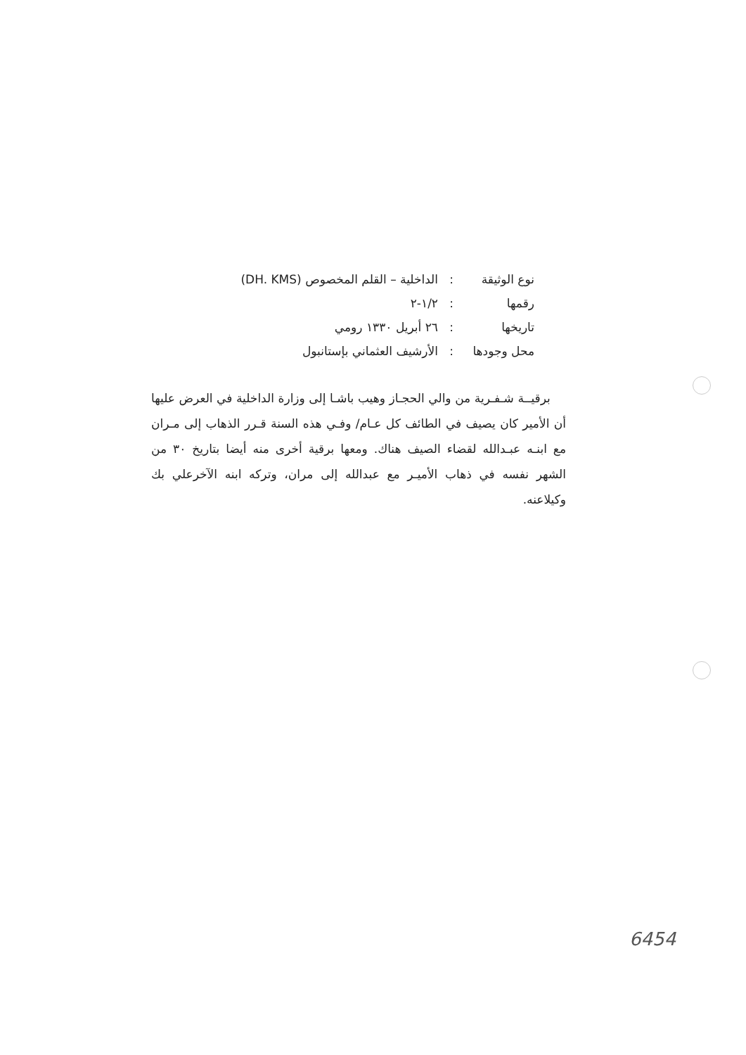نوع الوثيقة: الداخلية – القلم المخصوص (DH. KMS)
رقمها: ١/٢-٢
تاريخها: ٢٦ أبريل ١٣٣٠ رومي
محل وجودها: الأرشيف العثماني بإستانبول
برقيــة شـفـرية من والي الحجـاز وهيب باشـا إلى وزارة الداخلية في العرض عليها أن الأمير كان يصيف في الطائف كل عـام/ وفـي هذه السنة قـرر الذهاب إلى مـران مع ابنـه عبـدالله لقضاء الصيف هناك. ومعها برقية أخرى منه أيضا بتاريخ ٣٠ من الشهر نفسه في ذهاب الأميـر مع عبدالله إلى مران، وتركه ابنه الآخرعلي بك وكيلاعنه.
6454